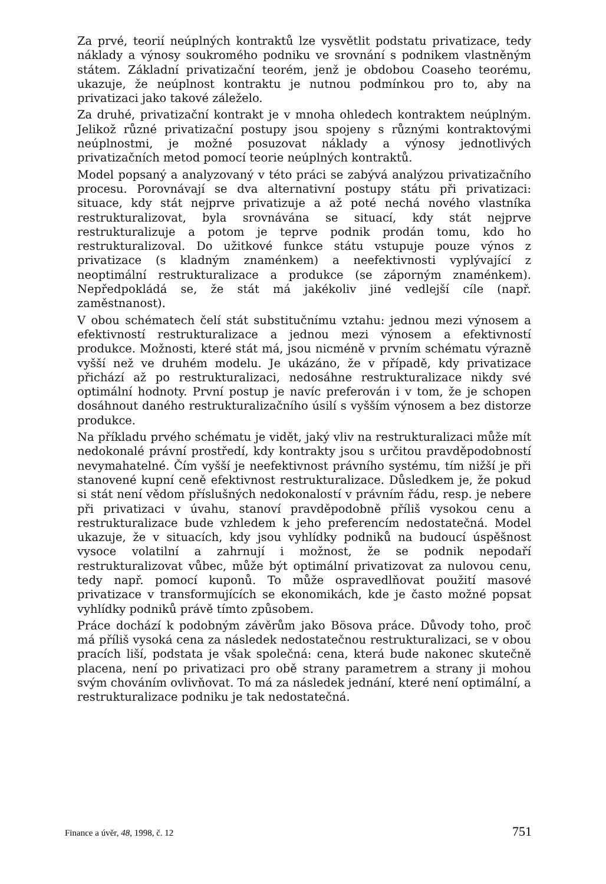Za prvé, teorií neúplných kontraktů lze vysvětlit podstatu privatizace, tedy náklady a výnosy soukromého podniku ve srovnání s podnikem vlastněným státem. Základní privatizační teorém, jenž je obdobou Coaseho teorému, ukazuje, že neúplnost kontraktu je nutnou podmínkou pro to, aby na privatizaci jako takové záleželo.
Za druhé, privatizační kontrakt je v mnoha ohledech kontraktem neúplným. Jelikož různé privatizační postupy jsou spojeny s různými kontraktovými neúplnostmi, je možné posuzovat náklady a výnosy jednotlivých privatizačních metod pomocí teorie neúplných kontraktů.
Model popsaný a analyzovaný v této práci se zabývá analýzou privatizačního procesu. Porovnávají se dva alternativní postupy státu při privatizaci: situace, kdy stát nejprve privatizuje a až poté nechá nového vlastníka restrukturalizovat, byla srovnávána se situací, kdy stát nejprve restrukturalizuje a potom je teprve podnik prodán tomu, kdo ho restrukturalizoval. Do užitkové funkce státu vstupuje pouze výnos z privatizace (s kladným znaménkem) a neefektivnosti vyplývající z neoptimální restrukturalizace a produkce (se záporným znaménkem). Nepředpokládá se, že stát má jakékoliv jiné vedlejší cíle (např. zaměstnanost).
V obou schématech čelí stát substitučnímu vztahu: jednou mezi výnosem a efektivností restrukturalizace a jednou mezi výnosem a efektivností produkce. Možnosti, které stát má, jsou nicméně v prvním schématu výrazně vyšší než ve druhém modelu. Je ukázáno, že v případě, kdy privatizace přichází až po restrukturalizaci, nedosáhne restrukturalizace nikdy své optimální hodnoty. První postup je navíc preferován i v tom, že je schopen dosáhnout daného restrukturalizačního úsilí s vyšším výnosem a bez distorze produkce.
Na příkladu prvého schématu je vidět, jaký vliv na restrukturalizaci může mít nedokonalé právní prostředí, kdy kontrakty jsou s určitou pravděpodobností nevymahatelné. Čím vyšší je neefektivnost právního systému, tím nižší je při stanovené kupní ceně efektivnost restrukturalizace. Důsledkem je, že pokud si stát není vědom příslušných nedokonalostí v právním řádu, resp. je nebere při privatizaci v úvahu, stanoví pravděpodobně příliš vysokou cenu a restrukturalizace bude vzhledem k jeho preferencím nedostatečná. Model ukazuje, že v situacích, kdy jsou vyhlídky podniků na budoucí úspěšnost vysoce volatilní a zahrnují i možnost, že se podnik nepodaří restrukturalizovat vůbec, může být optimální privatizovat za nulovou cenu, tedy např. pomocí kuponů. To může ospravedlňovat použití masové privatizace v transformujících se ekonomikách, kde je často možné popsat vyhlídky podniků právě tímto způsobem.
Práce dochází k podobným závěrům jako Bösova práce. Důvody toho, proč má příliš vysoká cena za následek nedostatečnou restrukturalizaci, se v obou pracích liší, podstata je však společná: cena, která bude nakonec skutečně placena, není po privatizaci pro obě strany parametrem a strany ji mohou svým chováním ovlivňovat. To má za následek jednání, které není optimální, a restrukturalizace podniku je tak nedostatečná.
Finance a úvěr, 48, 1998, č. 12 751